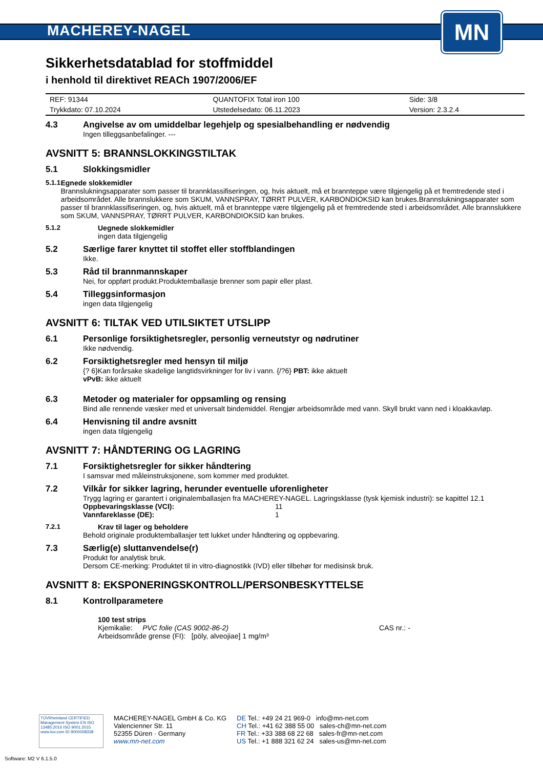MACHEREY-NAGEL
MN
Sikkerhetsdatablad for stoffmiddel
i henhold til direktivet REACh 1907/2006/EF
| REF: 91344 | QUANTOFIX Total iron 100 | Side: 3/8 |
| Trykkdato: 07.10.2024 | Utstedelsedato: 06.11.2023 | Version: 2.3.2.4 |
4.3 Angivelse av om umiddelbar legehjelp og spesialbehandling er nødvendig
Ingen tilleggsanbefalinger. ---
AVSNITT 5: BRANNSLOKKINGSTILTAK
5.1 Slokkingsmidler
5.1.1 Egnede slokkemidler
Brannslukningsapparater som passer til brannklassifiseringen, og, hvis aktuelt, må et brannteppe være tilgjengelig på et fremtredende sted i arbeidsområdet. Alle brannslukkere som SKUM, VANNSPRAY, TØRRT PULVER, KARBONDIOKSID kan brukes.Brannslukningsapparater som passer til brannklassifiseringen, og, hvis aktuelt, må et brannteppe være tilgjengelig på et fremtredende sted i arbeidsområdet. Alle brannslukkere som SKUM, VANNSPRAY, TØRRT PULVER, KARBONDIOKSID kan brukes.
5.1.2 Uegnede slokkemidler
ingen data tilgjengelig
5.2 Særlige farer knyttet til stoffet eller stoffblandingen
Ikke.
5.3 Råd til brannmannskaper
Nei, for oppført produkt.Produktemballasje brenner som papir eller plast.
5.4 Tilleggsinformasjon
ingen data tilgjengelig
AVSNITT 6: TILTAK VED UTILSIKTET UTSLIPP
6.1 Personlige forsiktighetsregler, personlig verneutstyr og nødrutiner
Ikke nødvendig.
6.2 Forsiktighetsregler med hensyn til miljø
{? 6}Kan forårsake skadelige langtidsvirkninger for liv i vann. {/?6} PBT: ikke aktuelt
vPvB: ikke aktuelt
6.3 Metoder og materialer for oppsamling og rensing
Bind alle rennende væsker med et universalt bindemiddel. Rengjør arbeidsområde med vann. Skyll brukt vann ned i kloakkavløp.
6.4 Henvisning til andre avsnitt
ingen data tilgjengelig
AVSNITT 7: HÅNDTERING OG LAGRING
7.1 Forsiktighetsregler for sikker håndtering
I samsvar med måleinstruksjonene, som kommer med produktet.
7.2 Vilkår for sikker lagring, herunder eventuelle uforenligheter
Trygg lagring er garantert i originalemballasjen fra MACHEREY-NAGEL. Lagringsklasse (tysk kjemisk industri): se kapittel 12.1
| Oppbevaringsklasse (VCI): | 11 |
| Vannfareklasse (DE): | 1 |
7.2.1 Krav til lager og beholdere
Behold originale produktemballasjer tett lukket under håndtering og oppbevaring.
7.3 Særlig(e) sluttanvendelse(r)
Produkt for analytisk bruk.
Dersom CE-merking: Produktet til in vitro-diagnostikk (IVD) eller tilbehør for medisinsk bruk.
AVSNITT 8: EKSPONERINGSKONTROLL/PERSONBESKYTTELSE
8.1 Kontrollparametere
100 test strips
Kjemikalie: PVC folie (CAS 9002-86-2) CAS nr.: -
Arbeidsområde grense (FI): [pöly, alveojiae] 1 mg/m³
TÜVRheinland CERTIFIED
Management System EN ISO 13485:2016 ISO 9001:2015
www.tuv.com ID 9000008338
MACHEREY-NAGEL GmbH & Co. KG
Valencienner Str. 11
52355 Düren · Germany
www.mn-net.com
DE Tel.: +49 24 21 969-0 info@mn-net.com
CH Tel.: +41 62 388 55 00 sales-ch@mn-net.com
FR Tel.: +33 388 68 22 68 sales-fr@mn-net.com
US Tel.: +1 888 321 62 24 sales-us@mn-net.com
Software: M2 V 6.1.5.0